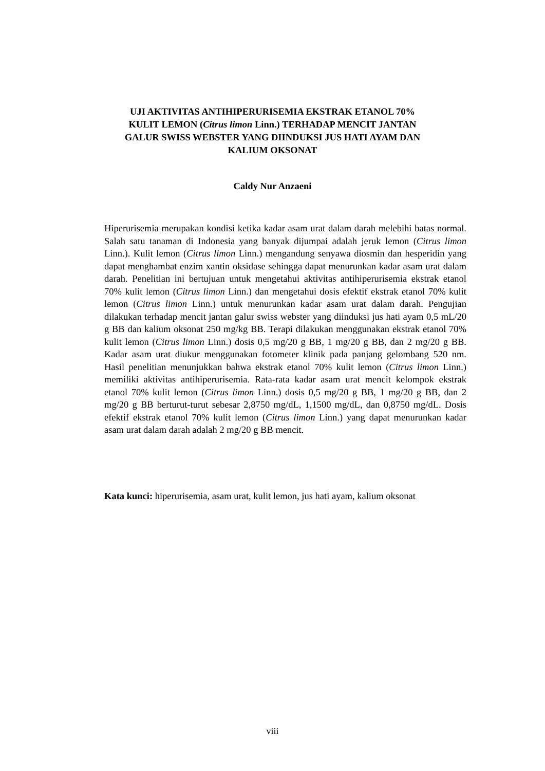UJI AKTIVITAS ANTIHIPERURISEMIA EKSTRAK ETANOL 70%
KULIT LEMON (Citrus limon Linn.) TERHADAP MENCIT JANTAN
GALUR SWISS WEBSTER YANG DIINDUKSI JUS HATI AYAM DAN
KALIUM OKSONAT
Caldy Nur Anzaeni
Hiperurisemia merupakan kondisi ketika kadar asam urat dalam darah melebihi batas normal. Salah satu tanaman di Indonesia yang banyak dijumpai adalah jeruk lemon (Citrus limon Linn.). Kulit lemon (Citrus limon Linn.) mengandung senyawa diosmin dan hesperidin yang dapat menghambat enzim xantin oksidase sehingga dapat menurunkan kadar asam urat dalam darah. Penelitian ini bertujuan untuk mengetahui aktivitas antihiperurisemia ekstrak etanol 70% kulit lemon (Citrus limon Linn.) dan mengetahui dosis efektif ekstrak etanol 70% kulit lemon (Citrus limon Linn.) untuk menurunkan kadar asam urat dalam darah. Pengujian dilakukan terhadap mencit jantan galur swiss webster yang diinduksi jus hati ayam 0,5 mL/20 g BB dan kalium oksonat 250 mg/kg BB. Terapi dilakukan menggunakan ekstrak etanol 70% kulit lemon (Citrus limon Linn.) dosis 0,5 mg/20 g BB, 1 mg/20 g BB, dan 2 mg/20 g BB. Kadar asam urat diukur menggunakan fotometer klinik pada panjang gelombang 520 nm. Hasil penelitian menunjukkan bahwa ekstrak etanol 70% kulit lemon (Citrus limon Linn.) memiliki aktivitas antihiperurisemia. Rata-rata kadar asam urat mencit kelompok ekstrak etanol 70% kulit lemon (Citrus limon Linn.) dosis 0,5 mg/20 g BB, 1 mg/20 g BB, dan 2 mg/20 g BB berturut-turut sebesar 2,8750 mg/dL, 1,1500 mg/dL, dan 0,8750 mg/dL. Dosis efektif ekstrak etanol 70% kulit lemon (Citrus limon Linn.) yang dapat menurunkan kadar asam urat dalam darah adalah 2 mg/20 g BB mencit.
Kata kunci: hiperurisemia, asam urat, kulit lemon, jus hati ayam, kalium oksonat
viii